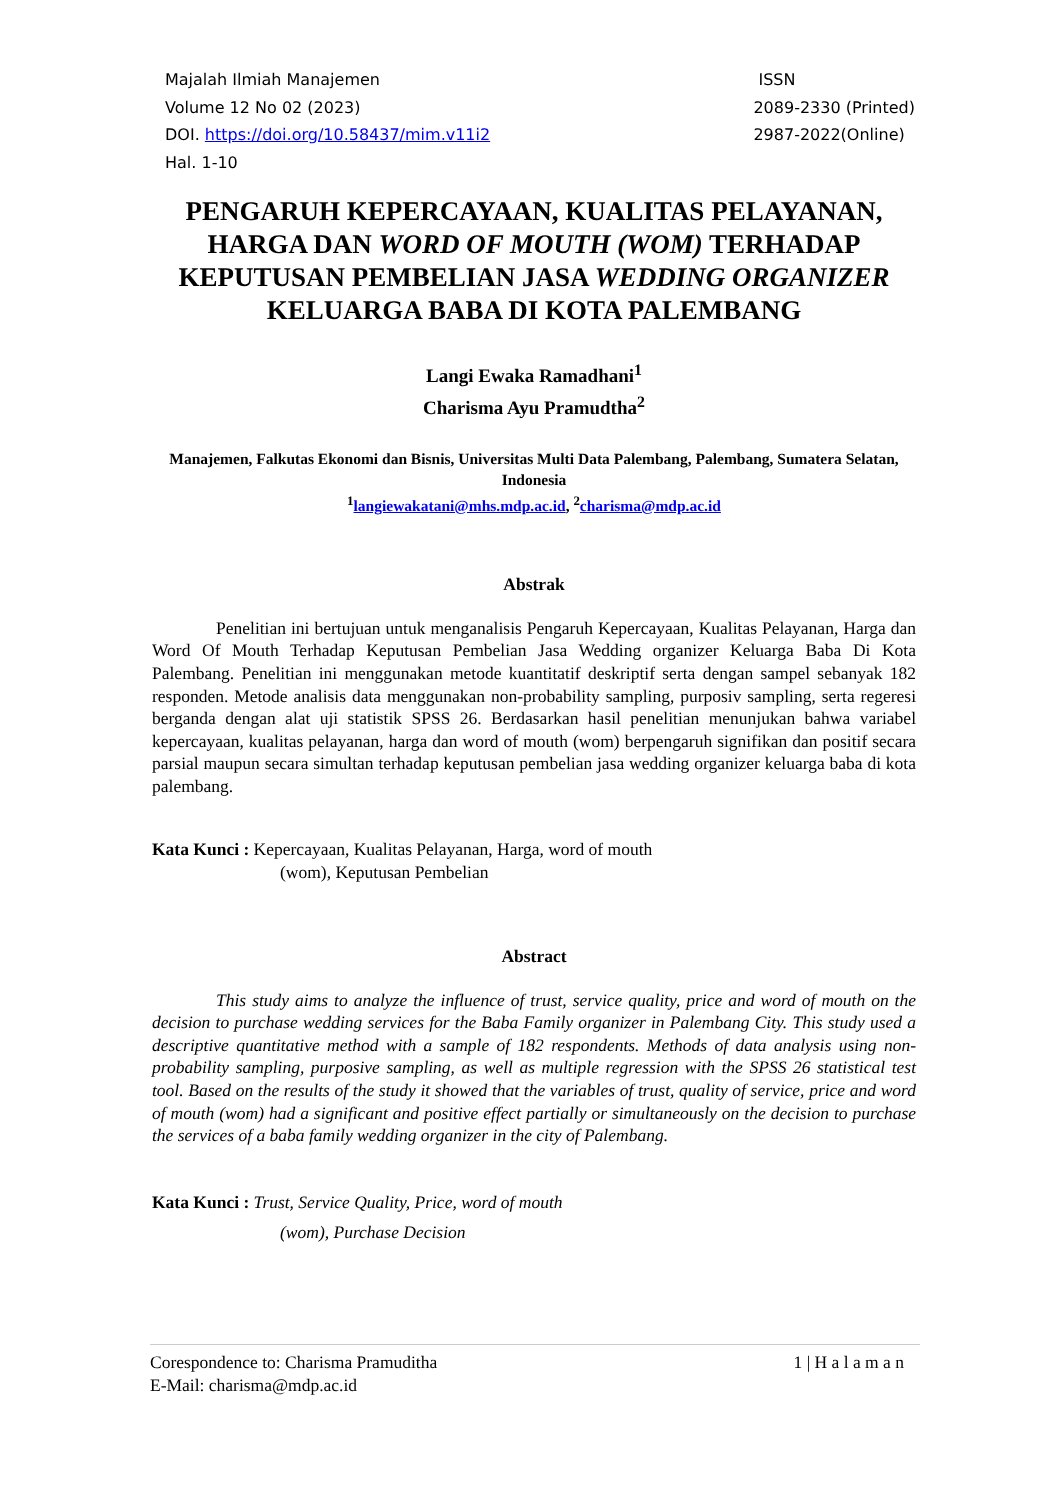Majalah Ilmiah Manajemen
Volume 12 No 02 (2023)
DOI. https://doi.org/10.58437/mim.v11i2
Hal. 1-10
ISSN
2089-2330 (Printed)
2987-2022(Online)
PENGARUH KEPERCAYAAN, KUALITAS PELAYANAN, HARGA DAN WORD OF MOUTH (WOM) TERHADAP KEPUTUSAN PEMBELIAN JASA WEDDING ORGANIZER KELUARGA BABA DI KOTA PALEMBANG
Langi Ewaka Ramadhani<sup>1</sup>
Charisma Ayu Pramudtha<sup>2</sup>
Manajemen, Falkutas Ekonomi dan Bisnis, Universitas Multi Data Palembang, Palembang, Sumatera Selatan, Indonesia
<sup>1</sup> langiewakatani@mhs.mdp.ac.id, <sup>2</sup>charisma@mdp.ac.id
Abstrak
Penelitian ini bertujuan untuk menganalisis Pengaruh Kepercayaan, Kualitas Pelayanan, Harga dan Word Of Mouth Terhadap Keputusan Pembelian Jasa Wedding organizer Keluarga Baba Di Kota Palembang. Penelitian ini menggunakan metode kuantitatif deskriptif serta dengan sampel sebanyak 182 responden. Metode analisis data menggunakan non-probability sampling, purposiv sampling, serta regeresi berganda dengan alat uji statistik SPSS 26. Berdasarkan hasil penelitian menunjukan bahwa variabel kepercayaan, kualitas pelayanan, harga dan word of mouth (wom) berpengaruh signifikan dan positif secara parsial maupun secara simultan terhadap keputusan pembelian jasa wedding organizer keluarga baba di kota palembang.
Kata Kunci : Kepercayaan, Kualitas Pelayanan, Harga, word of mouth
(wom), Keputusan Pembelian
Abstract
This study aims to analyze the influence of trust, service quality, price and word of mouth on the decision to purchase wedding services for the Baba Family organizer in Palembang City. This study used a descriptive quantitative method with a sample of 182 respondents. Methods of data analysis using non-probability sampling, purposive sampling, as well as multiple regression with the SPSS 26 statistical test tool. Based on the results of the study it showed that the variables of trust, quality of service, price and word of mouth (wom) had a significant and positive effect partially or simultaneously on the decision to purchase the services of a baba family wedding organizer in the city of Palembang.
Kata Kunci : Trust, Service Quality, Price, word of mouth
(wom), Purchase Decision
Corespondence to: Charisma Pramuditha
E-Mail: charisma@mdp.ac.id
1 | H a l a m a n